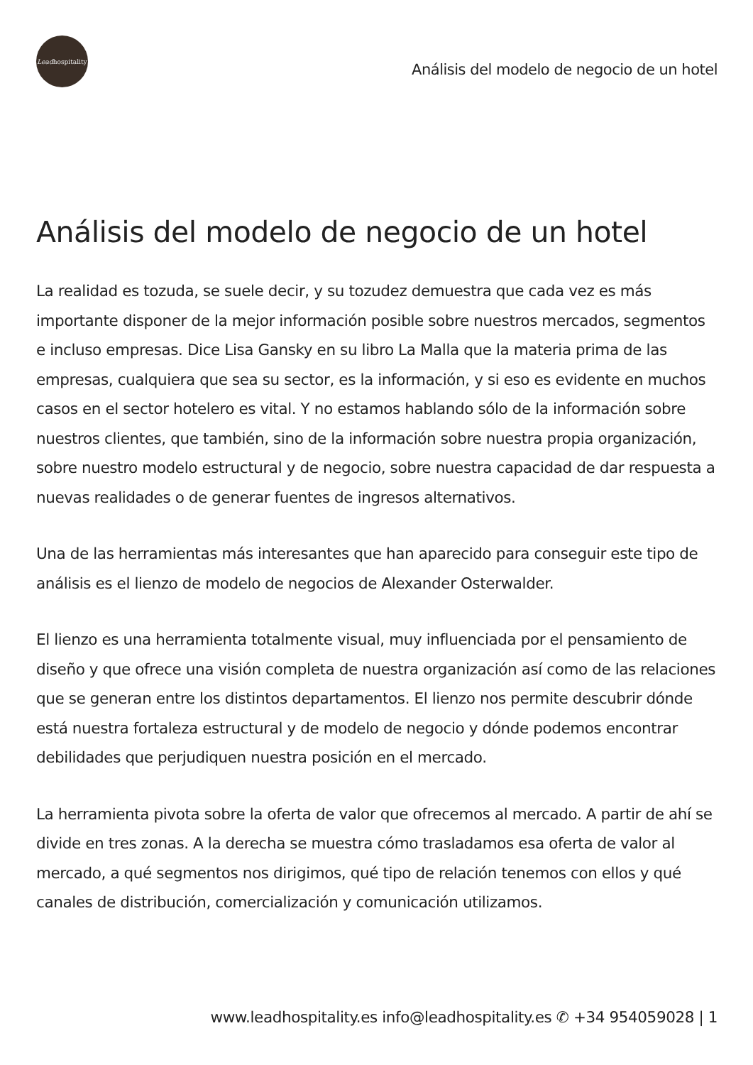Lead hospitality
Análisis del modelo de negocio de un hotel
Análisis del modelo de negocio de un hotel
La realidad es tozuda, se suele decir, y su tozudez demuestra que cada vez es más importante disponer de la mejor información posible sobre nuestros mercados, segmentos e incluso empresas. Dice Lisa Gansky en su libro La Malla que la materia prima de las empresas, cualquiera que sea su sector, es la información, y si eso es evidente en muchos casos en el sector hotelero es vital. Y no estamos hablando sólo de la información sobre nuestros clientes, que también, sino de la información sobre nuestra propia organización, sobre nuestro modelo estructural y de negocio, sobre nuestra capacidad de dar respuesta a nuevas realidades o de generar fuentes de ingresos alternativos.
Una de las herramientas más interesantes que han aparecido para conseguir este tipo de análisis es el lienzo de modelo de negocios de Alexander Osterwalder.
El lienzo es una herramienta totalmente visual, muy influenciada por el pensamiento de diseño y que ofrece una visión completa de nuestra organización así como de las relaciones que se generan entre los distintos departamentos. El lienzo nos permite descubrir dónde está nuestra fortaleza estructural y de modelo de negocio y dónde podemos encontrar debilidades que perjudiquen nuestra posición en el mercado.
La herramienta pivota sobre la oferta de valor que ofrecemos al mercado. A partir de ahí se divide en tres zonas. A la derecha se muestra cómo trasladamos esa oferta de valor al mercado, a qué segmentos nos dirigimos, qué tipo de relación tenemos con ellos y qué canales de distribución, comercialización y comunicación utilizamos.
www.leadhospitality.es info@leadhospitality.es ✆ +34 954059028 | 1